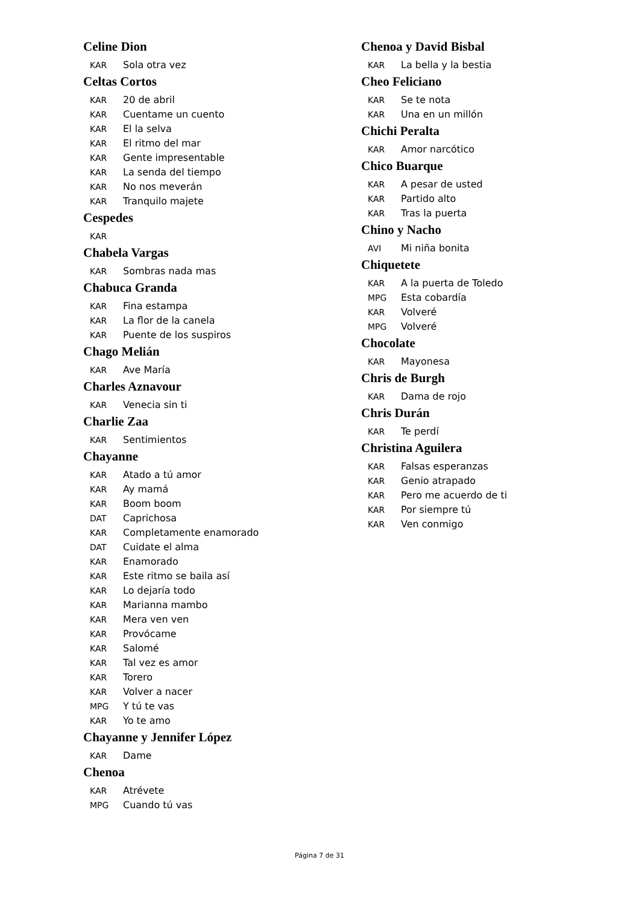Celine Dion
KAR Sola otra vez
Celtas Cortos
KAR 20 de abril
KAR Cuentame un cuento
KAR El la selva
KAR El ritmo del mar
KAR Gente impresentable
KAR La senda del tiempo
KAR No nos meverán
KAR Tranquilo majete
Cespedes
KAR
Chabela Vargas
KAR Sombras nada mas
Chabuca Granda
KAR Fina estampa
KAR La flor de la canela
KAR Puente de los suspiros
Chago Melián
KAR Ave María
Charles Aznavour
KAR Venecia sin ti
Charlie Zaa
KAR Sentimientos
Chayanne
KAR Atado a tú amor
KAR Ay mamá
KAR Boom boom
DAT Caprichosa
KAR Completamente enamorado
DAT Cuidate el alma
KAR Enamorado
KAR Este ritmo se baila así
KAR Lo dejaría todo
KAR Marianna mambo
KAR Mera ven ven
KAR Provócame
KAR Salomé
KAR Tal vez es amor
KAR Torero
KAR Volver a nacer
MPG Y tú te vas
KAR Yo te amo
Chayanne y Jennifer López
KAR Dame
Chenoa
KAR Atrévete
MPG Cuando tú vas
Chenoa y David Bisbal
KAR La bella y la bestia
Cheo Feliciano
KAR Se te nota
KAR Una en un millón
Chichi Peralta
KAR Amor narcótico
Chico Buarque
KAR A pesar de usted
KAR Partido alto
KAR Tras la puerta
Chino y Nacho
AVI Mi niña bonita
Chiquetete
KAR A la puerta de Toledo
MPG Esta cobardía
KAR Volveré
MPG Volveré
Chocolate
KAR Mayonesa
Chris de Burgh
KAR Dama de rojo
Chris Durán
KAR Te perdí
Christina Aguilera
KAR Falsas esperanzas
KAR Genio atrapado
KAR Pero me acuerdo de ti
KAR Por siempre tú
KAR Ven conmigo
Página 7 de 31